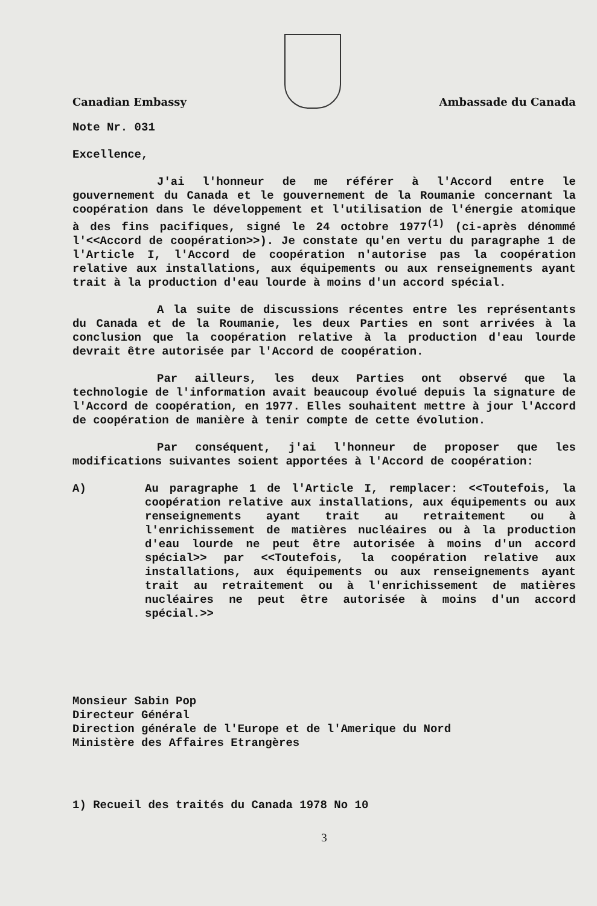Canadian Embassy
Ambassade du Canada
Note Nr. 031
Excellence,
J'ai l'honneur de me référer à l'Accord entre le gouvernement du Canada et le gouvernement de la Roumanie concernant la coopération dans le développement et l'utilisation de l'énergie atomique à des fins pacifiques, signé le 24 octobre 1977<sup>(1)</sup> (ci-après dénommé l'<<Accord de coopération>>). Je constate qu'en vertu du paragraphe 1 de l'Article I, l'Accord de coopération n'autorise pas la coopération relative aux installations, aux équipements ou aux renseignements ayant trait à la production d'eau lourde à moins d'un accord spécial.
A la suite de discussions récentes entre les représentants du Canada et de la Roumanie, les deux Parties en sont arrivées à la conclusion que la coopération relative à la production d'eau lourde devrait être autorisée par l'Accord de coopération.
Par ailleurs, les deux Parties ont observé que la technologie de l'information avait beaucoup évolué depuis la signature de l'Accord de coopération, en 1977. Elles souhaitent mettre à jour l'Accord de coopération de manière à tenir compte de cette évolution.
Par conséquent, j'ai l'honneur de proposer que les modifications suivantes soient apportées à l'Accord de coopération:
A) Au paragraphe 1 de l'Article I, remplacer: <<Toutefois, la coopération relative aux installations, aux équipements ou aux renseignements ayant trait au retraitement ou à l'enrichissement de matières nucléaires ou à la production d'eau lourde ne peut être autorisée à moins d'un accord spécial>> par <<Toutefois, la coopération relative aux installations, aux équipements ou aux renseignements ayant trait au retraitement ou à l'enrichissement de matières nucléaires ne peut être autorisée à moins d'un accord spécial.>>
Monsieur Sabin Pop
Directeur Général
Direction générale de l'Europe et de l'Amerique du Nord
Ministère des Affaires Etrangères
1) Recueil des traités du Canada 1978 No 10
3